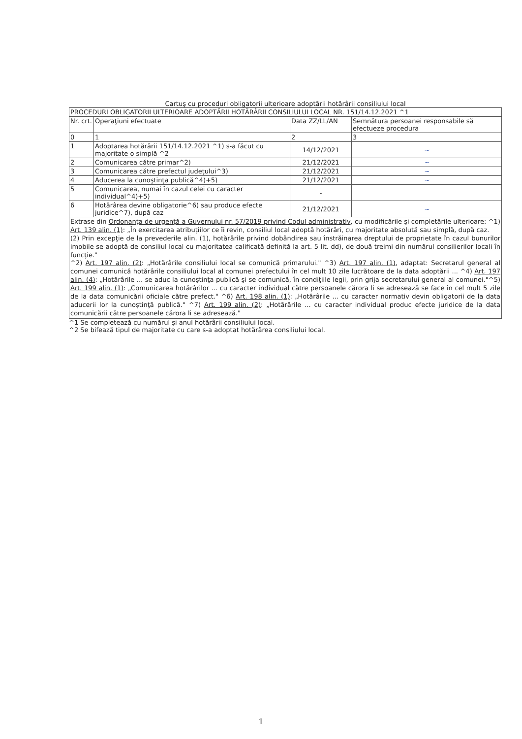Cartuş cu proceduri obligatorii ulterioare adoptării hotărârii consiliului local
| PROCEDURI OBLIGATORII ULTERIOARE ADOPTĂRII HOTĂRÂRII CONSILIULUI LOCAL NR. 151/14.12.2021 ^1 | | | |
| --- | --- | --- | --- |
| Nr. crt. | Operaţiuni efectuate | Data ZZ/LL/AN | Semnătura persoanei responsabile să efectueze procedura |
| 0 | 1 | 2 | 3 |
| 1 | Adoptarea hotărârii 151/14.12.2021 ^1) s-a făcut cu majoritate o simplă ^2 | 14/12/2021 | ~ |
| 2 | Comunicarea către primar^2) | 21/12/2021 | ~ |
| 3 | Comunicarea către prefectul judeţului^3) | 21/12/2021 | ~ |
| 4 | Aducerea la cunoştinţa publică^4)+5) | 21/12/2021 | ~ |
| 5 | Comunicarea, numai în cazul celei cu caracter individual^4)+5) | - | |
| 6 | Hotărârea devine obligatorie^6) sau produce efecte juridice^7), după caz | 21/12/2021 | ~ |
| Extrase din Ordonanţa de urgenţă a Guvernului nr. 57/2019 privind Codul administrativ , cu modificările şi completările ulterioare: ^1) Art. 139 alin. (1) : „În exercitarea atribuţiilor ce îi revin, consiliul local adoptă hotărâri, cu majoritate absolută sau simplă, după caz. (2) Prin excepţie de la prevederile alin. (1), hotărârile privind dobândirea sau înstrăinarea dreptului de proprietate în cazul bunurilor imobile se adoptă de consiliul local cu majoritatea calificată definită la art. 5 lit. dd), de două treimi din numărul consilierilor locali în funcţie." ^2) Art. 197 alin. (2) : „Hotărârile consiliului local se comunică primarului." ^3) Art. 197 alin. (1) , adaptat: Secretarul general al comunei comunică hotărârile consiliului local al comunei prefectului în cel mult 10 zile lucrătoare de la data adoptării ... ^4) Art. 197 alin. (4) : „Hotărârile ... se aduc la cunoştinţa publică şi se comunică, în condiţiile legii, prin grija secretarului general al comunei."^5) Art. 199 alin. (1) : „Comunicarea hotărârilor ... cu caracter individual către persoanele cărora li se adresează se face în cel mult 5 zile de la data comunicării oficiale către prefect." ^6) Art. 198 alin. (1) : „Hotărârile ... cu caracter normativ devin obligatorii de la data aducerii lor la cunoştinţă publică." ^7) Art. 199 alin. (2) : „Hotărârile ... cu caracter individual produc efecte juridice de la data comunicării către persoanele cărora li se adresează." | | | |
^1 Se completează cu numărul şi anul hotărârii consiliului local.
^2 Se bifează tipul de majoritate cu care s-a adoptat hotărârea consiliului local.
1